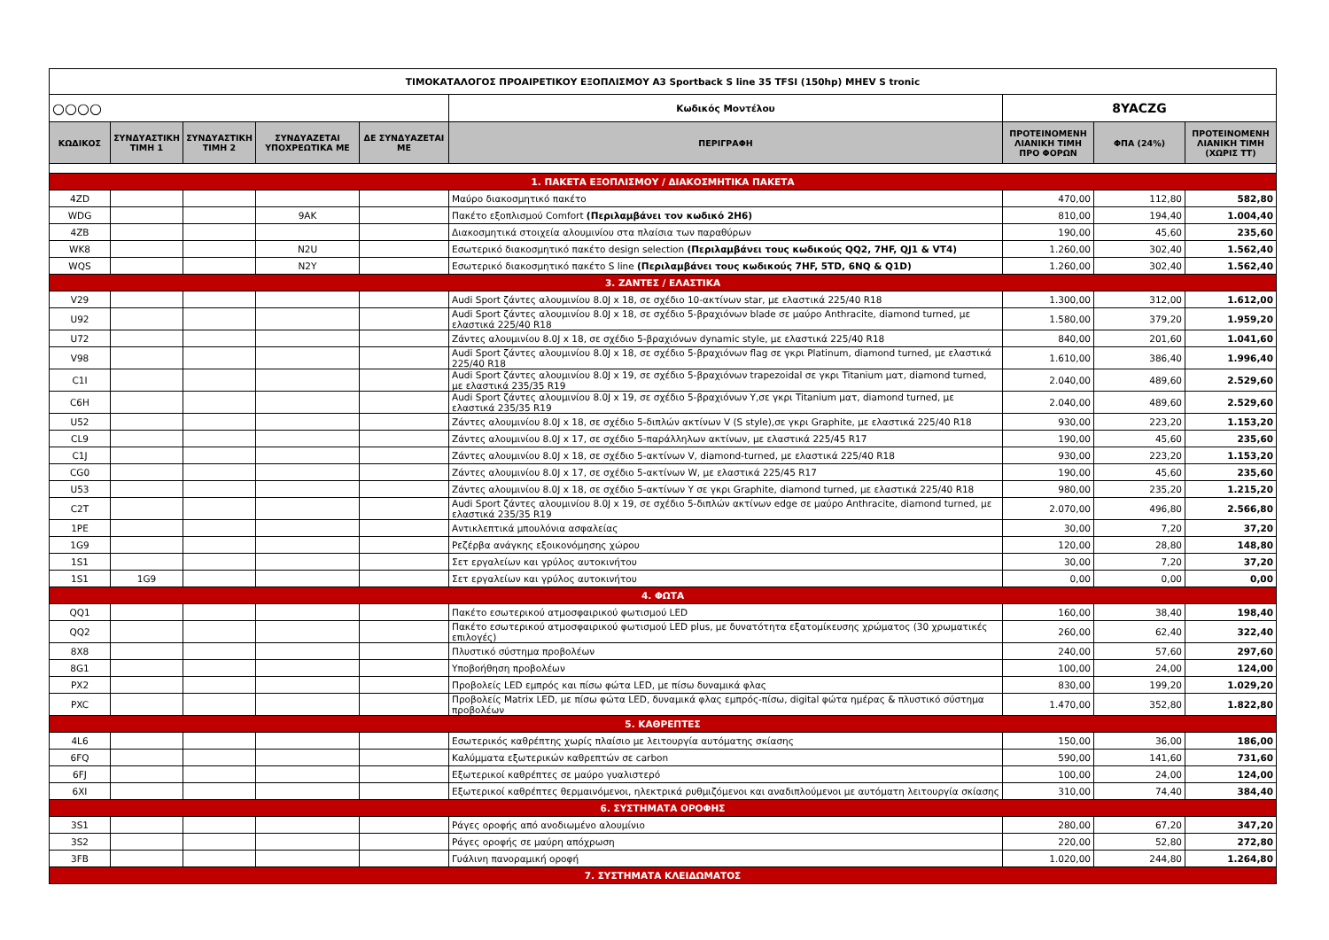| ΤΙΜΟΚΑΤΑΛΟΓΟΣ ΠΡΟΑΙΡΕΤΙΚΟΥ ΕΞΟΠΛΙΣΜΟΥ A3 Sportback S line 35 TFSI (150hp) MHEV S tronic | | | | | | | | |
| ○○○○ | | | | | Κωδικός Μοντέλου | 8YACZG | | |
| ΚΩΔΙΚΟΣ | ΣΥΝΔΥΑΣΤΙΚΗ ΤΙΜΗ 1 | ΣΥΝΔΥΑΣΤΙΚΗ ΤΙΜΗ 2 | ΣΥΝΔΥΑΖΕΤΑΙ ΥΠΟΧΡΕΩΤΙΚΑ ΜΕ | ΔΕ ΣΥΝΔΥΑΖΕΤΑΙ ΜΕ | ΠΕΡΙΓΡΑΦΗ | ΠΡΟΤΕΙΝΟΜΕΝΗ ΛΙΑΝΙΚΗ ΤΙΜΗ ΠΡΟ ΦΟΡΩΝ | ΦΠΑ (24%) | ΠΡΟΤΕΙΝΟΜΕΝΗ ΛΙΑΝΙΚΗ ΤΙΜΗ (ΧΩΡΙΣ ΤΤ) |
| 1. ΠΑΚΕΤΑ ΕΞΟΠΛΙΣΜΟΥ / ΔΙΑΚΟΣΜΗΤΙΚΑ ΠΑΚΕΤΑ | | | | | | | | |
| 4ZD | | | | | Μαύρο διακοσμητικό πακέτο | 470,00 | 112,80 | 582,80 |
| WDG | | | 9AK | | Πακέτο εξοπλισμού Comfort (Περιλαμβάνει τον κωδικό 2H6) | 810,00 | 194,40 | 1.004,40 |
| 4ZB | | | | | Διακοσμητικά στοιχεία αλουμινίου στα πλαίσια των παραθύρων | 190,00 | 45,60 | 235,60 |
| WK8 | | | N2U | | Εσωτερικό διακοσμητικό πακέτο design selection (Περιλαμβάνει τους κωδικούς QQ2, 7HF, QJ1 & VT4) | 1.260,00 | 302,40 | 1.562,40 |
| WQS | | | N2Y | | Εσωτερικό διακοσμητικό πακέτο S line (Περιλαμβάνει τους κωδικούς 7HF, 5TD, 6NQ & Q1D) | 1.260,00 | 302,40 | 1.562,40 |
| 3. ΖΑΝΤΕΣ / ΕΛΑΣΤΙΚΑ | | | | | | | | |
| V29 | | | | | Audi Sport ζάντες αλουμινίου 8.0J x 18, σε σχέδιο 10-ακτίνων star, με ελαστικά 225/40 R18 | 1.300,00 | 312,00 | 1.612,00 |
| U92 | | | | | Audi Sport ζάντες αλουμινίου 8.0J x 18, σε σχέδιο 5-βραχιόνων blade σε μαύρο Anthracite, diamond turned, με ελαστικά 225/40 R18 | 1.580,00 | 379,20 | 1.959,20 |
| U72 | | | | | Ζάντες αλουμινίου 8.0J x 18, σε σχέδιο 5-βραχιόνων dynamic style, με ελαστικά 225/40 R18 | 840,00 | 201,60 | 1.041,60 |
| V98 | | | | | Audi Sport ζάντες αλουμινίου 8.0J x 18, σε σχέδιο 5-βραχιόνων flag σε γκρι Platinum, diamond turned, με ελαστικά 225/40 R18 | 1.610,00 | 386,40 | 1.996,40 |
| C1I | | | | | Audi Sport ζάντες αλουμινίου 8.0J x 19, σε σχέδιο 5-βραχιόνων trapezoidal σε γκρι Titanium ματ, diamond turned, με ελαστικά 235/35 R19 | 2.040,00 | 489,60 | 2.529,60 |
| C6H | | | | | Audi Sport ζάντες αλουμινίου 8.0J x 19, σε σχέδιο 5-βραχιόνων Y,σε γκρι Titanium ματ, diamond turned, με ελαστικά 235/35 R19 | 2.040,00 | 489,60 | 2.529,60 |
| U52 | | | | | Ζάντες αλουμινίου 8.0J x 18, σε σχέδιο 5-διπλών ακτίνων V (S style),σε γκρι Graphite, με ελαστικά 225/40 R18 | 930,00 | 223,20 | 1.153,20 |
| CL9 | | | | | Ζάντες αλουμινίου 8.0J x 17, σε σχέδιο 5-παράλληλων ακτίνων, με ελαστικά 225/45 R17 | 190,00 | 45,60 | 235,60 |
| C1J | | | | | Ζάντες αλουμινίου 8.0J x 18, σε σχέδιο 5-ακτίνων V, diamond-turned, με ελαστικά 225/40 R18 | 930,00 | 223,20 | 1.153,20 |
| CG0 | | | | | Ζάντες αλουμινίου 8.0J x 17, σε σχέδιο 5-ακτίνων W, με ελαστικά 225/45 R17 | 190,00 | 45,60 | 235,60 |
| U53 | | | | | Ζάντες αλουμινίου 8.0J x 18, σε σχέδιο 5-ακτίνων Y σε γκρι Graphite, diamond turned, με ελαστικά 225/40 R18 | 980,00 | 235,20 | 1.215,20 |
| C2T | | | | | Audi Sport ζάντες αλουμινίου 8.0J x 19, σε σχέδιο 5-διπλών ακτίνων edge σε μαύρο Anthracite, diamond turned, με ελαστικά 235/35 R19 | 2.070,00 | 496,80 | 2.566,80 |
| 1PE | | | | | Αντικλεπτικά μπουλόνια ασφαλείας | 30,00 | 7,20 | 37,20 |
| 1G9 | | | | | Ρεζέρβα ανάγκης εξοικονόμησης χώρου | 120,00 | 28,80 | 148,80 |
| 1S1 | | | | | Σετ εργαλείων και γρύλος αυτοκινήτου | 30,00 | 7,20 | 37,20 |
| 1S1 | 1G9 | | | | Σετ εργαλείων και γρύλος αυτοκινήτου | 0,00 | 0,00 | 0,00 |
| 4. ΦΩΤΑ | | | | | | | | |
| QQ1 | | | | | Πακέτο εσωτερικού ατμοσφαιρικού φωτισμού LED | 160,00 | 38,40 | 198,40 |
| QQ2 | | | | | Πακέτο εσωτερικού ατμοσφαιρικού φωτισμού LED plus, με δυνατότητα εξατομίκευσης χρώματος (30 χρωματικές επιλογές) | 260,00 | 62,40 | 322,40 |
| 8X8 | | | | | Πλυστικό σύστημα προβολέων | 240,00 | 57,60 | 297,60 |
| 8G1 | | | | | Υποβοήθηση προβολέων | 100,00 | 24,00 | 124,00 |
| PX2 | | | | | Προβολείς LED εμπρός και πίσω φώτα LED, με πίσω δυναμικά φλας | 830,00 | 199,20 | 1.029,20 |
| PXC | | | | | Προβολείς Matrix LED, με πίσω φώτα LED, δυναμικά φλας εμπρός-πίσω, digital φώτα ημέρας & πλυστικό σύστημα προβολέων | 1.470,00 | 352,80 | 1.822,80 |
| 5. ΚΑΘΡΕΠΤΕΣ | | | | | | | | |
| 4L6 | | | | | Εσωτερικός καθρέπτης χωρίς πλαίσιο με λειτουργία αυτόματης σκίασης | 150,00 | 36,00 | 186,00 |
| 6FQ | | | | | Καλύμματα εξωτερικών καθρεπτών σε carbon | 590,00 | 141,60 | 731,60 |
| 6FJ | | | | | Εξωτερικοί καθρέπτες σε μαύρο γυαλιστερό | 100,00 | 24,00 | 124,00 |
| 6XI | | | | | Εξωτερικοί καθρέπτες θερμαινόμενοι, ηλεκτρικά ρυθμιζόμενοι και αναδιπλούμενοι με αυτόματη λειτουργία σκίασης | 310,00 | 74,40 | 384,40 |
| 6. ΣΥΣΤΗΜΑΤΑ ΟΡΟΦΗΣ | | | | | | | | |
| 3S1 | | | | | Ράγες οροφής από ανοδιωμένο αλουμίνιο | 280,00 | 67,20 | 347,20 |
| 3S2 | | | | | Ράγες οροφής σε μαύρη απόχρωση | 220,00 | 52,80 | 272,80 |
| 3FB | | | | | Γυάλινη πανοραμική οροφή | 1.020,00 | 244,80 | 1.264,80 |
| 7. ΣΥΣΤΗΜΑΤΑ ΚΛΕΙΔΩΜΑΤΟΣ | | | | | | | | |